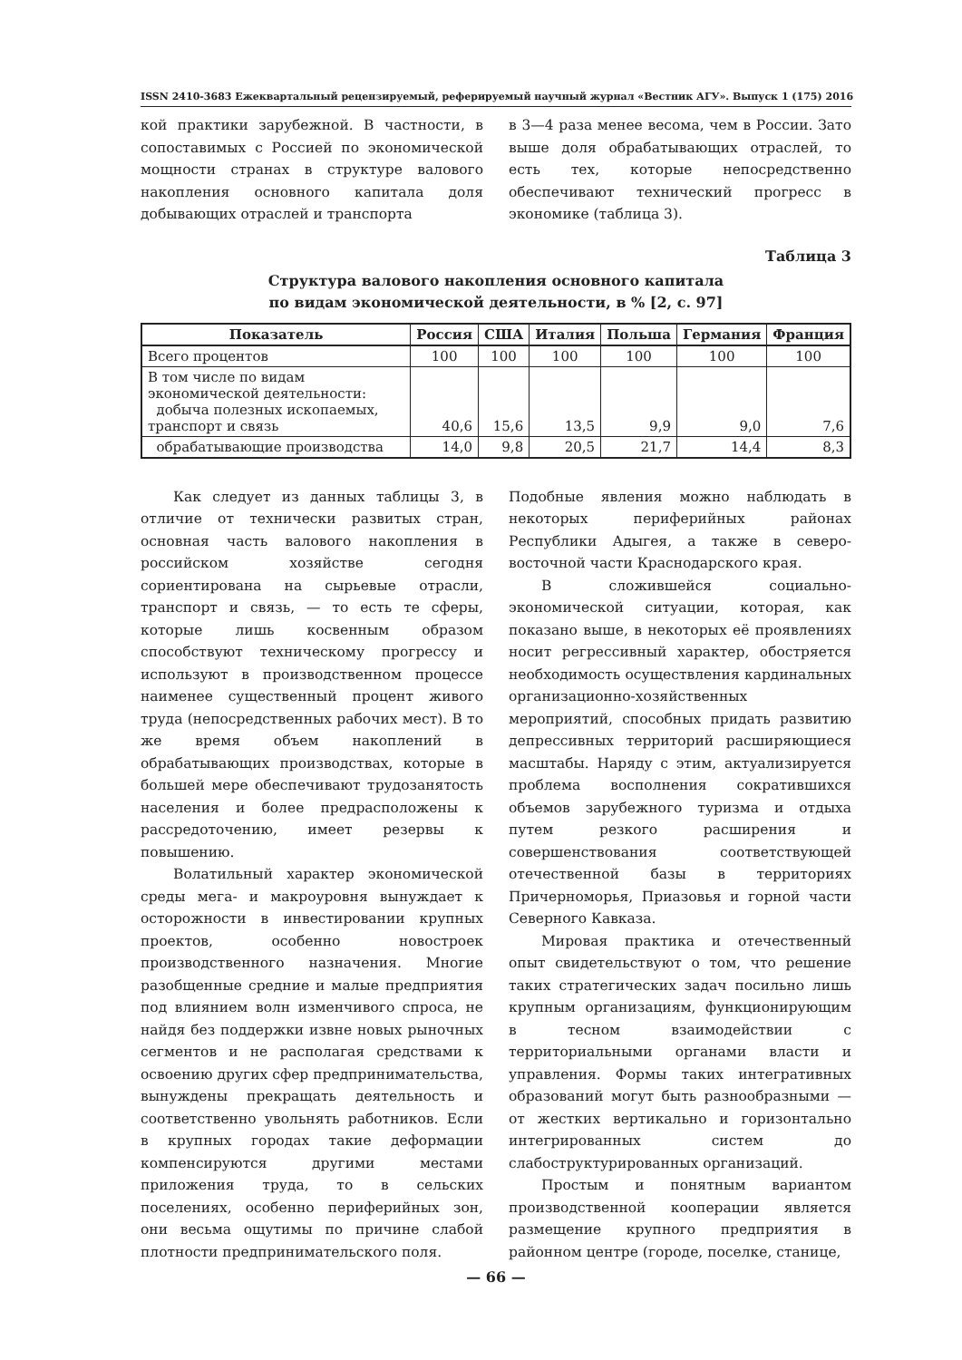ISSN 2410-3683 Ежеквартальный рецензируемый, реферируемый научный журнал «Вестник АГУ». Выпуск 1 (175) 2016
кой практики зарубежной. В частности, в сопоставимых с Россией по экономической мощности странах в структуре валового накопления основного капитала доля добывающих отраслей и транспорта
в 3—4 раза менее весома, чем в России. Зато выше доля обрабатывающих отраслей, то есть тех, которые непосредственно обеспечивают технический прогресс в экономике (таблица 3).
Таблица 3
Структура валового накопления основного капитала
по видам экономической деятельности, в % [2, с. 97]
| Показатель | Россия | США | Италия | Польша | Германия | Франция |
| --- | --- | --- | --- | --- | --- | --- |
| Всего процентов | 100 | 100 | 100 | 100 | 100 | 100 |
| В том числе по видам экономической деятельности: добыча полезных ископаемых, транспорт и связь | 40,6 | 15,6 | 13,5 | 9,9 | 9,0 | 7,6 |
| обрабатывающие производства | 14,0 | 9,8 | 20,5 | 21,7 | 14,4 | 8,3 |
Как следует из данных таблицы 3, в отличие от технически развитых стран, основная часть валового накопления в российском хозяйстве сегодня сориентирована на сырьевые отрасли, транспорт и связь, — то есть те сферы, которые лишь косвенным образом способствуют техническому прогрессу и используют в производственном процессе наименее существенный процент живого труда (непосредственных рабочих мест). В то же время объем накоплений в обрабатывающих производствах, которые в большей мере обеспечивают трудозанятость населения и более предрасположены к рассредоточению, имеет резервы к повышению.
Волатильный характер экономической среды мега- и макроуровня вынуждает к осторожности в инвестировании крупных проектов, особенно новостроек производственного назначения. Многие разобщенные средние и малые предприятия под влиянием волн изменчивого спроса, не найдя без поддержки извне новых рыночных сегментов и не располагая средствами к освоению других сфер предпринимательства, вынуждены прекращать деятельность и соответственно увольнять работников. Если в крупных городах такие деформации компенсируются другими местами приложения труда, то в сельских поселениях, особенно периферийных зон, они весьма ощутимы по причине слабой плотности предпринимательского поля.
Подобные явления можно наблюдать в некоторых периферийных районах Республики Адыгея, а также в северо-восточной части Краснодарского края.
В сложившейся социально-экономической ситуации, которая, как показано выше, в некоторых её проявлениях носит регрессивный характер, обостряется необходимость осуществления кардинальных организационно-хозяйственных мероприятий, способных придать развитию депрессивных территорий расширяющиеся масштабы. Наряду с этим, актуализируется проблема восполнения сократившихся объемов зарубежного туризма и отдыха путем резкого расширения и совершенствования соответствующей отечественной базы в территориях Причерноморья, Приазовья и горной части Северного Кавказа.
Мировая практика и отечественный опыт свидетельствуют о том, что решение таких стратегических задач посильно лишь крупным организациям, функционирующим в тесном взаимодействии с территориальными органами власти и управления. Формы таких интегративных образований могут быть разнообразными — от жестких вертикально и горизонтально интегрированных систем до слабоструктурированных организаций.
Простым и понятным вариантом производственной кооперации является размещение крупного предприятия в районном центре (городе, поселке, станице,
— 66 —